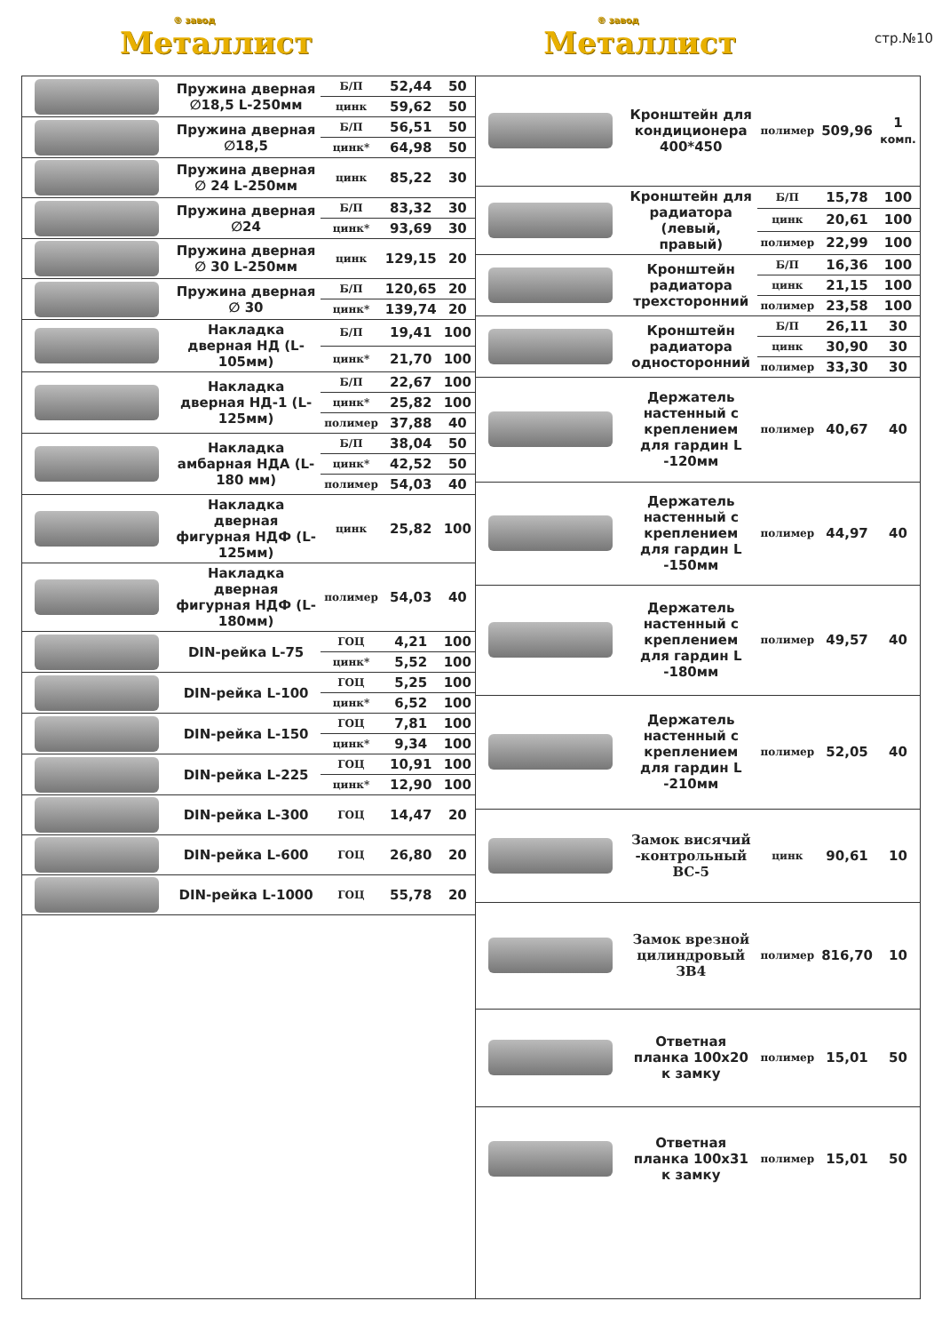® завод
Металлист
® завод
Металлист
стр.№10
| | Пружина дверная ∅18,5 L-250мм | Б/П | 52,44 | 50 |
| | | цинк | 59,62 | 50 |
| | Пружина дверная ∅18,5 | Б/П | 56,51 | 50 |
| | | цинк* | 64,98 | 50 |
| | Пружина дверная ∅ 24 L-250мм | цинк | 85,22 | 30 |
| | Пружина дверная ∅24 | Б/П | 83,32 | 30 |
| | | цинк* | 93,69 | 30 |
| | Пружина дверная ∅ 30 L-250мм | цинк | 129,15 | 20 |
| | Пружина дверная ∅ 30 | Б/П | 120,65 | 20 |
| | | цинк* | 139,74 | 20 |
| | Накладка дверная НД (L-105мм) | Б/П | 19,41 | 100 |
| | | цинк* | 21,70 | 100 |
| | Накладка дверная НД-1 (L-125мм) | Б/П | 22,67 | 100 |
| | | цинк* | 25,82 | 100 |
| | | полимер | 37,88 | 40 |
| | Накладка амбарная НДА (L-180 мм) | Б/П | 38,04 | 50 |
| | | цинк* | 42,52 | 50 |
| | | полимер | 54,03 | 40 |
| | Накладка дверная фигурная НДФ (L-125мм) | цинк | 25,82 | 100 |
| | Накладка дверная фигурная НДФ (L-180мм) | полимер | 54,03 | 40 |
| | DIN-рейка L-75 | ГОЦ | 4,21 | 100 |
| | | цинк* | 5,52 | 100 |
| | DIN-рейка L-100 | ГОЦ | 5,25 | 100 |
| | | цинк* | 6,52 | 100 |
| | DIN-рейка L-150 | ГОЦ | 7,81 | 100 |
| | | цинк* | 9,34 | 100 |
| | DIN-рейка L-225 | ГОЦ | 10,91 | 100 |
| | | цинк* | 12,90 | 100 |
| | DIN-рейка L-300 | ГОЦ | 14,47 | 20 |
| | DIN-рейка L-600 | ГОЦ | 26,80 | 20 |
| | DIN-рейка L-1000 | ГОЦ | 55,78 | 20 |
| | Кронштейн для кондиционера 400*450 | полимер | 509,96 | 1 комп. |
| | Кронштейн для радиатора (левый, правый) | Б/П | 15,78 | 100 |
| | | цинк | 20,61 | 100 |
| | | полимер | 22,99 | 100 |
| | Кронштейн радиатора трехсторонний | Б/П | 16,36 | 100 |
| | | цинк | 21,15 | 100 |
| | | полимер | 23,58 | 100 |
| | Кронштейн радиатора односторонний | Б/П | 26,11 | 30 |
| | | цинк | 30,90 | 30 |
| | | полимер | 33,30 | 30 |
| | Держатель настенный с креплением для гардин L -120мм | полимер | 40,67 | 40 |
| | Держатель настенный с креплением для гардин L -150мм | полимер | 44,97 | 40 |
| | Держатель настенный с креплением для гардин L -180мм | полимер | 49,57 | 40 |
| | Держатель настенный с креплением для гардин L -210мм | полимер | 52,05 | 40 |
| | Замок висячий -контрольный ВС-5 | цинк | 90,61 | 10 |
| | Замок врезной цилиндровый ЗВ4 | полимер | 816,70 | 10 |
| | Ответная планка 100х20 к замку | полимер | 15,01 | 50 |
| | Ответная планка 100х31 к замку | полимер | 15,01 | 50 |